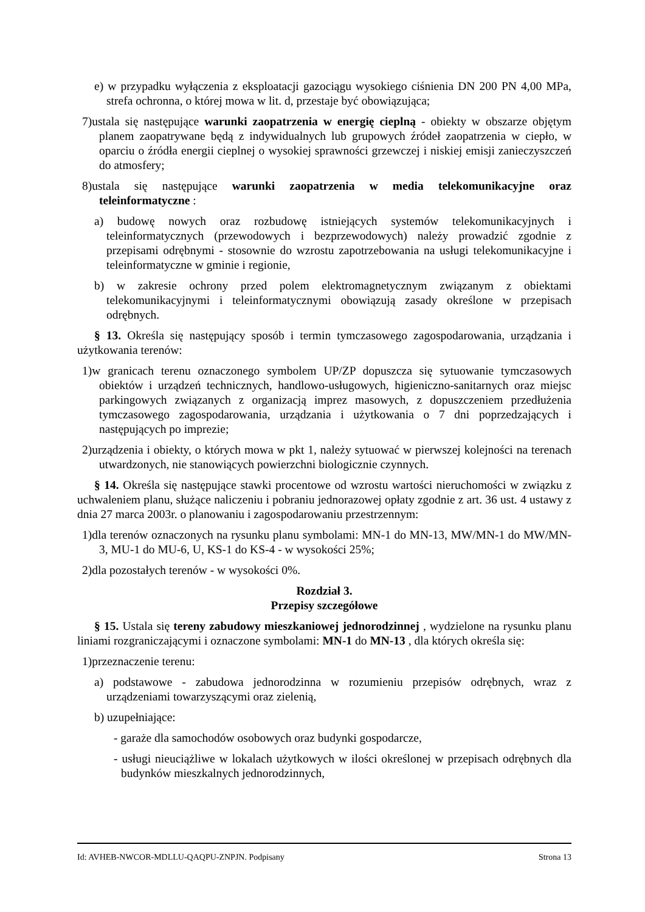e) w przypadku wyłączenia z eksploatacji gazociągu wysokiego ciśnienia DN 200 PN 4,00 MPa, strefa ochronna, o której mowa w lit. d, przestaje być obowiązująca;
7)ustala się następujące warunki zaopatrzenia w energię cieplną - obiekty w obszarze objętym planem zaopatrywane będą z indywidualnych lub grupowych źródeł zaopatrzenia w ciepło, w oparciu o źródła energii cieplnej o wysokiej sprawności grzewczej i niskiej emisji zanieczyszczeń do atmosfery;
8)ustala się następujące warunki zaopatrzenia w media telekomunikacyjne oraz teleinformatyczne :
a) budowę nowych oraz rozbudowę istniejących systemów telekomunikacyjnych i teleinformatycznych (przewodowych i bezprzewodowych) należy prowadzić zgodnie z przepisami odrębnymi - stosownie do wzrostu zapotrzebowania na usługi telekomunikacyjne i teleinformatyczne w gminie i regionie,
b) w zakresie ochrony przed polem elektromagnetycznym związanym z obiektami telekomunikacyjnymi i teleinformatycznymi obowiązują zasady określone w przepisach odrębnych.
§ 13. Określa się następujący sposób i termin tymczasowego zagospodarowania, urządzania i użytkowania terenów:
1)w granicach terenu oznaczonego symbolem UP/ZP dopuszcza się sytuowanie tymczasowych obiektów i urządzeń technicznych, handlowo-usługowych, higieniczno-sanitarnych oraz miejsc parkingowych związanych z organizacją imprez masowych, z dopuszczeniem przedłużenia tymczasowego zagospodarowania, urządzania i użytkowania o 7 dni poprzedzających i następujących po imprezie;
2)urządzenia i obiekty, o których mowa w pkt 1, należy sytuować w pierwszej kolejności na terenach utwardzonych, nie stanowiących powierzchni biologicznie czynnych.
§ 14. Określa się następujące stawki procentowe od wzrostu wartości nieruchomości w związku z uchwaleniem planu, służące naliczeniu i pobraniu jednorazowej opłaty zgodnie z art. 36 ust. 4 ustawy z dnia 27 marca 2003r. o planowaniu i zagospodarowaniu przestrzennym:
1)dla terenów oznaczonych na rysunku planu symbolami: MN-1 do MN-13, MW/MN-1 do MW/MN-3, MU-1 do MU-6, U, KS-1 do KS-4 - w wysokości 25%;
2)dla pozostałych terenów - w wysokości 0%.
Rozdział 3.
Przepisy szczegółowe
§ 15. Ustala się tereny zabudowy mieszkaniowej jednorodzinnej , wydzielone na rysunku planu liniami rozgraniczającymi i oznaczone symbolami: MN-1 do MN-13 , dla których określa się:
1)przeznaczenie terenu:
a) podstawowe - zabudowa jednorodzinna w rozumieniu przepisów odrębnych, wraz z urządzeniami towarzyszącymi oraz zielenią,
b) uzupełniające:
- garaże dla samochodów osobowych oraz budynki gospodarcze,
- usługi nieuciążliwe w lokalach użytkowych w ilości określonej w przepisach odrębnych dla budynków mieszkalnych jednorodzinnych,
Id: AVHEB-NWCOR-MDLLU-QAQPU-ZNPJN. Podpisany Strona 13